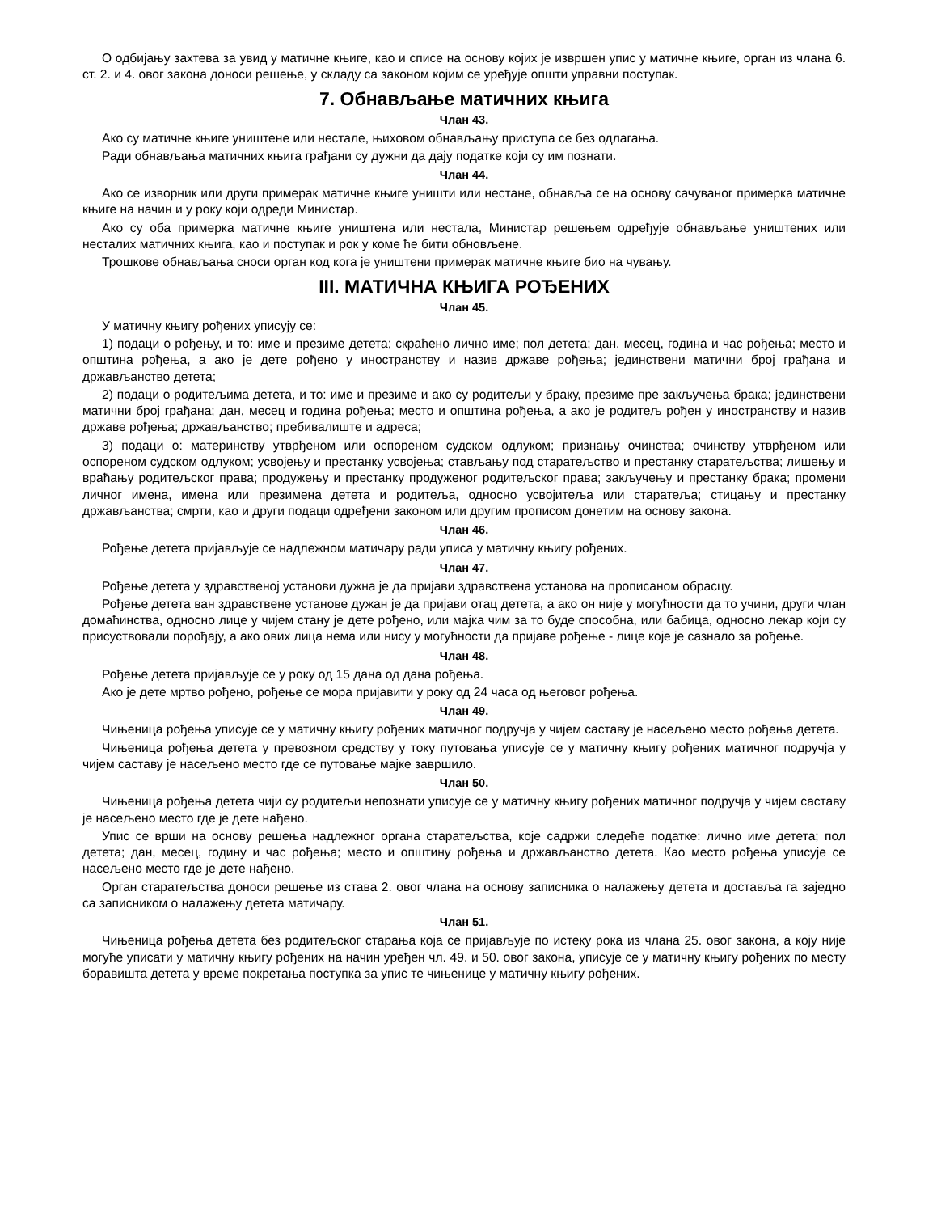О одбијању захтева за увид у матичне књиге, као и списе на основу којих је извршен упис у матичне књиге, орган из члана 6. ст. 2. и 4. овог закона доноси решење, у складу са законом којим се уређује општи управни поступак.
7. Обнављање матичних књига
Члан 43.
Ако су матичне књиге уништене или нестале, њиховом обнављању приступа се без одлагања.
Ради обнављања матичних књига грађани су дужни да дају податке који су им познати.
Члан 44.
Ако се изворник или други примерак матичне књиге уништи или нестане, обнавља се на основу сачуваног примерка матичне књиге на начин и у року који одреди Министар.
Ако су оба примерка матичне књиге уништена или нестала, Министар решењем одређује обнављање уништених или несталих матичних књига, као и поступак и рок у коме ће бити обновљене.
Трошкове обнављања сноси орган код кога је уништени примерак матичне књиге био на чувању.
III. МАТИЧНА КЊИГА РОЂЕНИХ
Члан 45.
У матичну књигу рођених уписују се:
1) подаци о рођењу, и то: име и презиме детета; скраћено лично име; пол детета; дан, месец, година и час рођења; место и општина рођења, а ако је дете рођено у иностранству и назив државе рођења; јединствени матични број грађана и држављанство детета;
2) подаци о родитељима детета, и то: име и презиме и ако су родитељи у браку, презиме пре закључења брака; јединствени матични број грађана; дан, месец и година рођења; место и општина рођења, а ако је родитељ рођен у иностранству и назив државе рођења; држављанство; пребивалиште и адреса;
3) подаци о: материнству утврђеном или оспореном судском одлуком; признању очинства; очинству утврђеном или оспореном судском одлуком; усвојењу и престанку усвојења; стављању под старатељство и престанку старатељства; лишењу и враћању родитељског права; продужењу и престанку продуженог родитељског права; закључењу и престанку брака; промени личног имена, имена или презимена детета и родитеља, односно усвојитеља или старатеља; стицању и престанку држављанства; смрти, као и други подаци одређени законом или другим прописом донетим на основу закона.
Члан 46.
Рођење детета пријављује се надлежном матичару ради уписа у матичну књигу рођених.
Члан 47.
Рођење детета у здравственој установи дужна је да пријави здравствена установа на прописаном обрасцу.
Рођење детета ван здравствене установе дужан је да пријави отац детета, а ако он није у могућности да то учини, други члан домаћинства, односно лице у чијем стану је дете рођено, или мајка чим за то буде способна, или бабица, односно лекар који су присуствовали порођају, а ако ових лица нема или нису у могућности да пријаве рођење - лице које је сазнало за рођење.
Члан 48.
Рођење детета пријављује се у року од 15 дана од дана рођења.
Ако је дете мртво рођено, рођење се мора пријавити у року од 24 часа од његовог рођења.
Члан 49.
Чињеница рођења уписује се у матичну књигу рођених матичног подручја у чијем саставу је насељено место рођења детета.
Чињеница рођења детета у превозном средству у току путовања уписује се у матичну књигу рођених матичног подручја у чијем саставу је насељено место где се путовање мајке завршило.
Члан 50.
Чињеница рођења детета чији су родитељи непознати уписује се у матичну књигу рођених матичног подручја у чијем саставу је насељено место где је дете нађено.
Упис се врши на основу решења надлежног органа старатељства, које садржи следеће податке: лично име детета; пол детета; дан, месец, годину и час рођења; место и општину рођења и држављанство детета. Као место рођења уписује се насељено место где је дете нађено.
Орган старатељства доноси решење из става 2. овог члана на основу записника о налажењу детета и доставља га заједно са записником о налажењу детета матичару.
Члан 51.
Чињеница рођења детета без родитељског старања која се пријављује по истеку рока из члана 25. овог закона, а коју није могуће уписати у матичну књигу рођених на начин уређен чл. 49. и 50. овог закона, уписује се у матичну књигу рођених по месту боравишта детета у време покретања поступка за упис те чињенице у матичну књигу рођених.